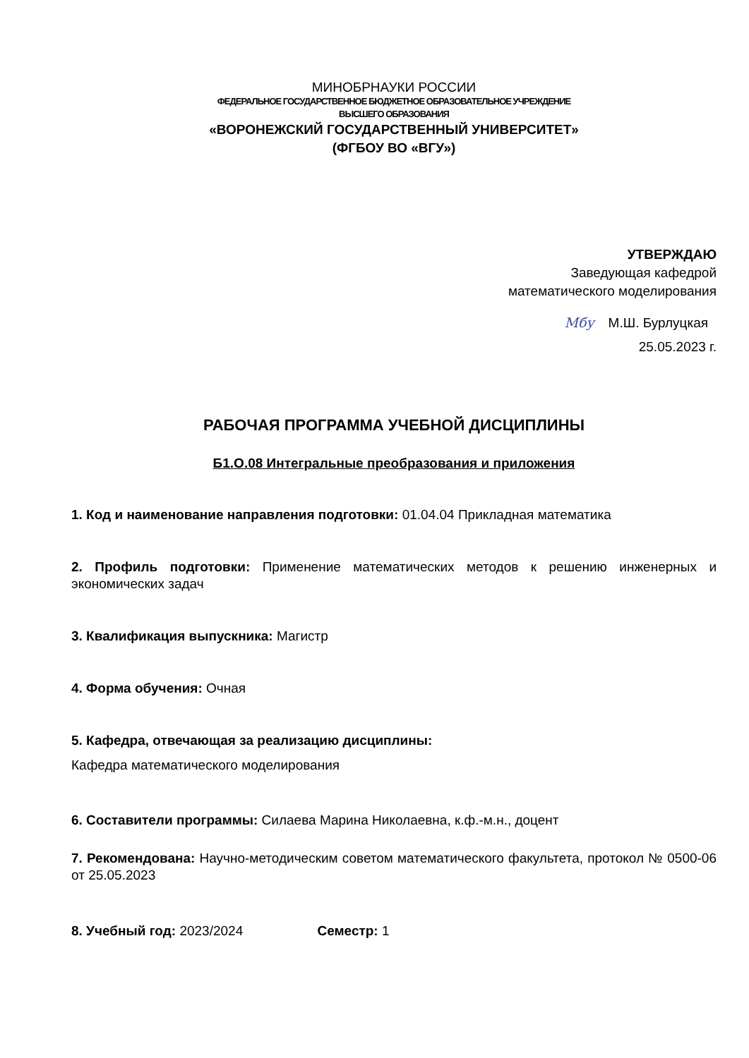МИНОБРНАУКИ РОССИИ
ФЕДЕРАЛЬНОЕ ГОСУДАРСТВЕННОЕ БЮДЖЕТНОЕ ОБРАЗОВАТЕЛЬНОЕ УЧРЕЖДЕНИЕ
ВЫСШЕГО ОБРАЗОВАНИЯ
«ВОРОНЕЖСКИЙ ГОСУДАРСТВЕННЫЙ УНИВЕРСИТЕТ»
(ФГБОУ ВО «ВГУ»)
УТВЕРЖДАЮ
Заведующая кафедрой
математического моделирования
Мбу М.Ш. Бурлуцкая
25.05.2023 г.
РАБОЧАЯ ПРОГРАММА УЧЕБНОЙ ДИСЦИПЛИНЫ
Б1.О.08 Интегральные преобразования и приложения
1. Код и наименование направления подготовки: 01.04.04 Прикладная математика
2. Профиль подготовки: Применение математических методов к решению инженерных и экономических задач
3. Квалификация выпускника: Магистр
4. Форма обучения: Очная
5. Кафедра, отвечающая за реализацию дисциплины:
Кафедра математического моделирования
6. Составители программы: Силаева Марина Николаевна, к.ф.-м.н., доцент
7. Рекомендована: Научно-методическим советом математического факультета, протокол № 0500-06 от 25.05.2023
8. Учебный год: 2023/2024 Семестр: 1